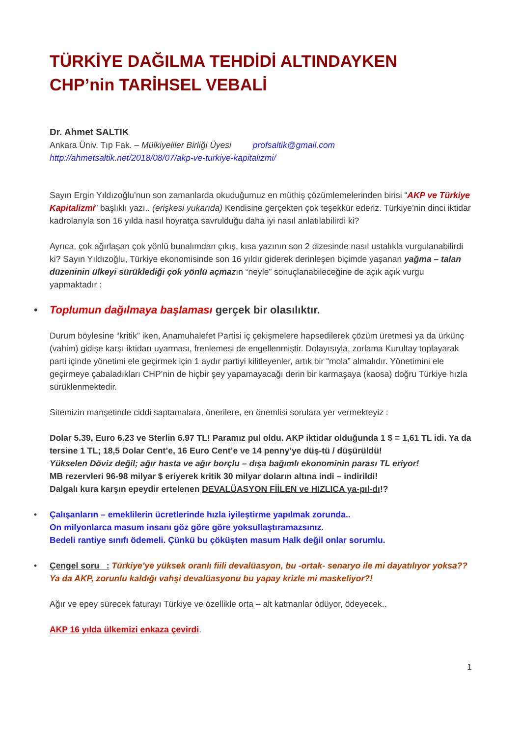TÜRKİYE DAĞILMA TEHDİDİ ALTINDAYKEN
CHP’nin TARİHSEL VEBALİ
Dr. Ahmet SALTIK
Ankara Üniv. Tıp Fak. – Mülkiyeliler Birliği Üyesi profsaltik@gmail.com
http://ahmetsaltik.net/2018/08/07/akp-ve-turkiye-kapitalizmi/
Sayın Ergin Yıldızoğlu’nun son zamanlarda okuduğumuz en müthiş çözümlemelerinden birisi “AKP ve Türkiye Kapitalizmi” başlıklı yazı.. (erişkesi yukarıda) Kendisine gerçekten çok teşekkür ederiz. Türkiye’nin dinci iktidar kadrolarıyla son 16 yılda nasıl hoyratça savrulduğu daha iyi nasıl anlatılabilirdi ki?
Ayrıca, çok ağırlaşan çok yönlü bunalımdan çıkış, kısa yazının son 2 dizesinde nasıl ustalıkla vurgulanabilirdi ki? Sayın Yıldızoğlu, Türkiye ekonomisinde son 16 yıldır giderek derinleşen biçimde yaşanan yağma – talan düzeninin ülkeyi sürüklediği çok yönlü açmazın “neyle” sonuçlanabileceğine de açık açık vurgu yapmaktadır :
• Toplumun dağılmaya başlaması gerçek bir olasılıktır.
Durum böylesine “kritik” iken, Anamuhalefet Partisi iç çekişmelere hapsedilerek çözüm üretmesi ya da ürkünç (vahim) gidişe karşı iktidarı uyarması, frenlemesi de engellenmiştir. Dolayısıyla, zorlama Kurultay toplayarak parti içinde yönetimi ele geçirmek için 1 aydır partiyi kilitleyenler, artık bir “mola” almalıdır. Yönetimini ele geçirmeye çabaladıkları CHP’nin de hiçbir şey yapamayacağı derin bir karmaşaya (kaosa) doğru Türkiye hızla sürüklenmektedir.
Sitemizin manşetinde ciddi saptamalara, önerilere, en önemlisi sorulara yer vermekteyiz :
Dolar 5.39, Euro 6.23 ve Sterlin 6.97 TL! Paramız pul oldu. AKP iktidar olduğunda 1 $ = 1,61 TL idi. Ya da tersine 1 TL; 18,5 Dolar Cent’e, 16 Euro Cent’e ve 14 penny’ye düş-tü / düşürüldü!
Yükselen Döviz değil; ağır hasta ve ağır borçlu – dışa bağımlı ekonominin parası TL eriyor!
MB rezervleri 96-98 milyar $ eriyerek kritik 30 milyar doların altına indi – indirildi!
Dalgalı kura karşın epeydir ertelenen DEVALÜASYON FİİLEN ve HIZLICA ya-pıl-dı!?
• Çalışanların – emeklilerin ücretlerinde hızla iyileştirme yapılmak zorunda..
On milyonlarca masum insanı göz göre göre yoksullaştıramazsınız.
Bedeli rantiye sınıfı ödemeli. Çünkü bu çöküşten masum Halk değil onlar sorumlu.
• Çengel soru : Türkiye’ye yüksek oranlı fiili devalüasyon, bu -ortak- senaryo ile mi dayatılıyor yoksa?? Ya da AKP, zorunlu kaldığı vahşi devalüasyonu bu yapay krizle mi maskeliyor?!
Ağır ve epey sürecek faturayı Türkiye ve özellikle orta – alt katmanlar ödüyor, ödeyecek..
AKP 16 yılda ülkemizi enkaza çevirdi.
1